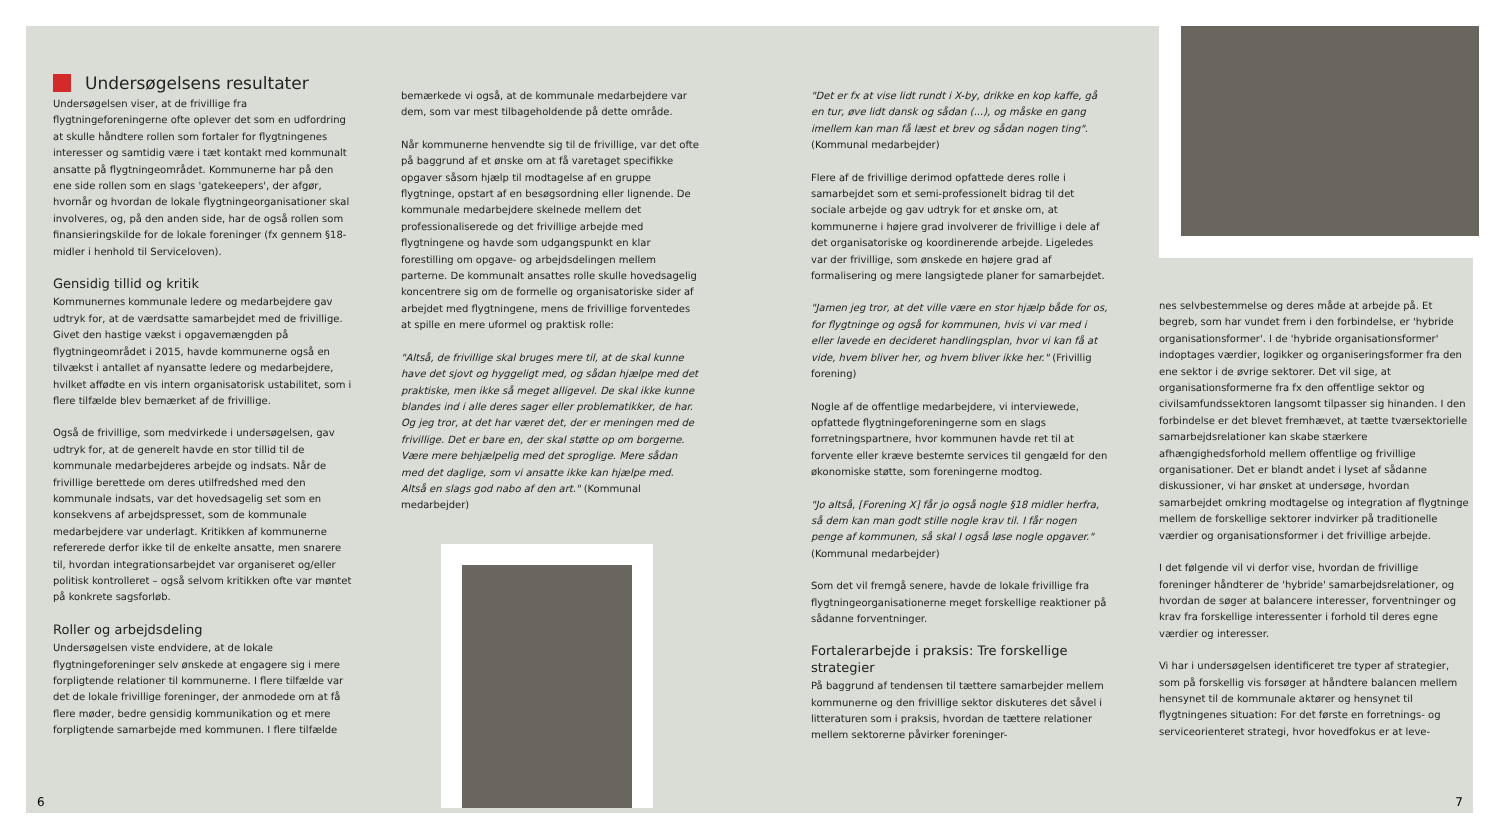Undersøgelsens resultater
Undersøgelsen viser, at de frivillige fra flygtningeforeningerne ofte oplever det som en udfordring at skulle håndtere rollen som fortaler for flygtningenes interesser og samtidig være i tæt kontakt med kommunalt ansatte på flygtningeområdet. Kommunerne har på den ene side rollen som en slags 'gatekeepers', der afgør, hvornår og hvordan de lokale flygtningeorganisationer skal involveres, og, på den anden side, har de også rollen som finansieringskilde for de lokale foreninger (fx gennem §18-midler i henhold til Serviceloven).
Gensidig tillid og kritik
Kommunernes kommunale ledere og medarbejdere gav udtryk for, at de værdsatte samarbejdet med de frivillige. Givet den hastige vækst i opgavemængden på flygtningeområdet i 2015, havde kommunerne også en tilvækst i antallet af nyansatte ledere og medarbejdere, hvilket affødte en vis intern organisatorisk ustabilitet, som i flere tilfælde blev bemærket af de frivillige.
Også de frivillige, som medvirkede i undersøgelsen, gav udtryk for, at de generelt havde en stor tillid til de kommunale medarbejderes arbejde og indsats. Når de frivillige berettede om deres utilfredshed med den kommunale indsats, var det hovedsagelig set som en konsekvens af arbejdspresset, som de kommunale medarbejdere var underlagt. Kritikken af kommunerne refererede derfor ikke til de enkelte ansatte, men snarere til, hvordan integrationsarbejdet var organiseret og/eller politisk kontrolleret – også selvom kritikken ofte var møntet på konkrete sagsforløb.
Roller og arbejdsdeling
Undersøgelsen viste endvidere, at de lokale flygtningeforeninger selv ønskede at engagere sig i mere forpligtende relationer til kommunerne. I flere tilfælde var det de lokale frivillige foreninger, der anmodede om at få flere møder, bedre gensidig kommunikation og et mere forpligtende samarbejde med kommunen. I flere tilfælde
bemærkede vi også, at de kommunale medarbejdere var dem, som var mest tilbageholdende på dette område.
Når kommunerne henvendte sig til de frivillige, var det ofte på baggrund af et ønske om at få varetaget specifikke opgaver såsom hjælp til modtagelse af en gruppe flygtninge, opstart af en besøgsordning eller lignende. De kommunale medarbejdere skelnede mellem det professionaliserede og det frivillige arbejde med flygtningene og havde som udgangspunkt en klar forestilling om opgave- og arbejdsdelingen mellem parterne. De kommunalt ansattes rolle skulle hovedsagelig koncentrere sig om de formelle og organisatoriske sider af arbejdet med flygtningene, mens de frivillige forventedes at spille en mere uformel og praktisk rolle:
"Altså, de frivillige skal bruges mere til, at de skal kunne have det sjovt og hyggeligt med, og sådan hjælpe med det praktiske, men ikke så meget alligevel. De skal ikke kunne blandes ind i alle deres sager eller problematikker, de har. Og jeg tror, at det har været det, der er meningen med de frivillige. Det er bare en, der skal støtte op om borgerne. Være mere behjælpelig med det sproglige. Mere sådan med det daglige, som vi ansatte ikke kan hjælpe med. Altså en slags god nabo af den art." (Kommunal medarbejder)
"Det er fx at vise lidt rundt i X-by, drikke en kop kaffe, gå en tur, øve lidt dansk og sådan (...), og måske en gang imellem kan man få læst et brev og sådan nogen ting". (Kommunal medarbejder)
Flere af de frivillige derimod opfattede deres rolle i samarbejdet som et semi-professionelt bidrag til det sociale arbejde og gav udtryk for et ønske om, at kommunerne i højere grad involverer de frivillige i dele af det organisatoriske og koordinerende arbejde. Ligeledes var der frivillige, som ønskede en højere grad af formalisering og mere langsigtede planer for samarbejdet.
"Jamen jeg tror, at det ville være en stor hjælp både for os, for flygtninge og også for kommunen, hvis vi var med i eller lavede en decideret handlingsplan, hvor vi kan få at vide, hvem bliver her, og hvem bliver ikke her." (Frivillig forening)
Nogle af de offentlige medarbejdere, vi interviewede, opfattede flygtningeforeningerne som en slags forretningspartnere, hvor kommunen havde ret til at forvente eller kræve bestemte services til gengæld for den økonomiske støtte, som foreningerne modtog.
"Jo altså, [Forening X] får jo også nogle §18 midler herfra, så dem kan man godt stille nogle krav til. I får nogen penge af kommunen, så skal I også løse nogle opgaver." (Kommunal medarbejder)
Som det vil fremgå senere, havde de lokale frivillige fra flygtningeorganisationerne meget forskellige reaktioner på sådanne forventninger.
Fortalerarbejde i praksis: Tre forskellige strategier
På baggrund af tendensen til tættere samarbejder mellem kommunerne og den frivillige sektor diskuteres det såvel i litteraturen som i praksis, hvordan de tættere relationer mellem sektorerne påvirker foreninger-
nes selvbestemmelse og deres måde at arbejde på. Et begreb, som har vundet frem i den forbindelse, er 'hybride organisationsformer'. I de 'hybride organisationsformer' indoptages værdier, logikker og organiseringsformer fra den ene sektor i de øvrige sektorer. Det vil sige, at organisationsformerne fra fx den offentlige sektor og civilsamfundssektoren langsomt tilpasser sig hinanden. I den forbindelse er det blevet fremhævet, at tætte tværsektorielle samarbejdsrelationer kan skabe stærkere afhængighedsforhold mellem offentlige og frivillige organisationer. Det er blandt andet i lyset af sådanne diskussioner, vi har ønsket at undersøge, hvordan samarbejdet omkring modtagelse og integration af flygtninge mellem de forskellige sektorer indvirker på traditionelle værdier og organisationsformer i det frivillige arbejde.
I det følgende vil vi derfor vise, hvordan de frivillige foreninger håndterer de 'hybride' samarbejdsrelationer, og hvordan de søger at balancere interesser, forventninger og krav fra forskellige interessenter i forhold til deres egne værdier og interesser.
Vi har i undersøgelsen identificeret tre typer af strategier, som på forskellig vis forsøger at håndtere balancen mellem hensynet til de kommunale aktører og hensynet til flygtningenes situation: For det første en forretnings- og serviceorienteret strategi, hvor hovedfokus er at leve-
6 7